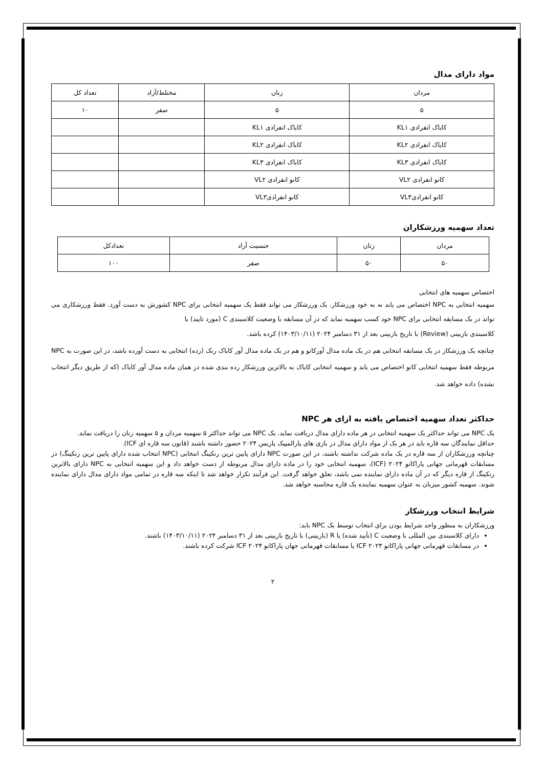مواد دارای مدال
| مردان | زنان | مختلط/آزاد | تعداد کل |
| ۵ | ۵ | صفر | ۱۰ |
| کایاک انفرادی KL۱ | کایاک انفرادی KL۱ | | |
| کایاک انفرادی KL۲ | کایاک انفرادی KL۲ | | |
| کایاک انفرادی KL۳ | کایاک انفرادی KL۳ | | |
| کانو انفرادی VL۲ | کانو انفرادی VL۲ | | |
| کانو انفرادیVL۳ | کانو انفرادیVL۳ | | |
تعداد سهمیه ورزشکاران
| مردان | زنان | جنسیت آزاد | تعدادکل |
| ۵۰ | ۵۰ | صفر | ۱۰۰ |
اختصاص سهمیه های انتخابی
سهمیه انتخابی به NPC اختصاص می یابد نه به خود ورزشکار. یک ورزشکار می تواند فقط یک سهمیه انتخابی برای NPC کشورش به دست آورد. فقط ورزشکاری می تواند در یک مسابقه انتخابی برای NPC خود کسب سهمیه نماید که در آن مسابقه با وضعیت کلاسبندی C (مورد تایید) یا
کلاسبندی بازبینی (Review) با تاریخ بازبینی بعد از ۳۱ دسامبر ۲۰۲۴ (۱۴۰۳/۱۰/۱۱) کرده باشد.
چنانچه یک ورزشکار در یک مسابقه انتخابی هم در یک ماده مدال آورکانو و هم در یک ماده مدال آور کایاک رنک (رده) انتخابی به دست آورده باشد، در این صورت به NPC مربوطه فقط سهمیه انتخابی کانو اختصاص می یابد و سهمیه انتخابی کایاک به بالاترین ورزشکار رده بندی شده در همان ماده مدال آور کایاک (که از طریق دیگر انتخاب نشده) داده خواهد شد.
حداکثر تعداد سهمیه اختصاص یافته به ازای هر NPC
یک NPC می تواند حداکثر یک سهمیه انتخابی در هر ماده دارای مدال دریافت نماید. یک NPC می تواند حداکثر ۵ سهمیه مردان و ۵ سهمیه زنان را دریافت نماید.
حداقل نمایندگان سه قاره باید در هر یک از مواد دارای مدال در بازی های پارالمپیک پاریس ۲۰۲۴ حضور داشته باشند (قانون سه قاره ای ICF).
چنانچه ورزشکاران از سه قاره در یک ماده شرکت نداشته باشند، در این صورت NPC دارای پایین ترین رنکینگ انتخابی (NPC انتخاب شده دارای پایین ترین رنکینگ) در مسابقات قهرمانی جهانی پاراکانو ۲۰۲۴ (ICF)، سهمیه انتخابی خود را در ماده دارای مدال مربوطه از دست خواهد داد و این سهمیه انتخابی به NPC دارای بالاترین رنکینگ از قاره دیگر که در آن ماده دارای نماینده نمی باشد، تعلق خواهد گرفت. این فرآیند تکرار خواهد شد تا اینکه سه قاره در تمامی مواد دارای مدال دارای نماینده شوند. سهمیه کشور میزبان به عنوان سهمیه نماینده یک قاره محاسبه خواهد شد.
شرایط انتخاب ورزشکار
ورزشکاران به منظور واجد شرایط بودن برای انتخاب توسط یک NPC باید:
دارای کلاسبندی بین المللی با وضعیت C (تأیید شده) یا R (بازبینی) با تاریخ بازبینی بعد از ۳۱ دسامبر ۲۰۲۴ (۱۴۰۳/۱۰/۱۱) باشند.
در مسابقات قهرمانی جهانی پاراکانو ۲۰۲۳ ICF یا مسابقات قهرمانی جهان پاراکانو ۲۰۲۴ ICF شرکت کرده باشند.
۲